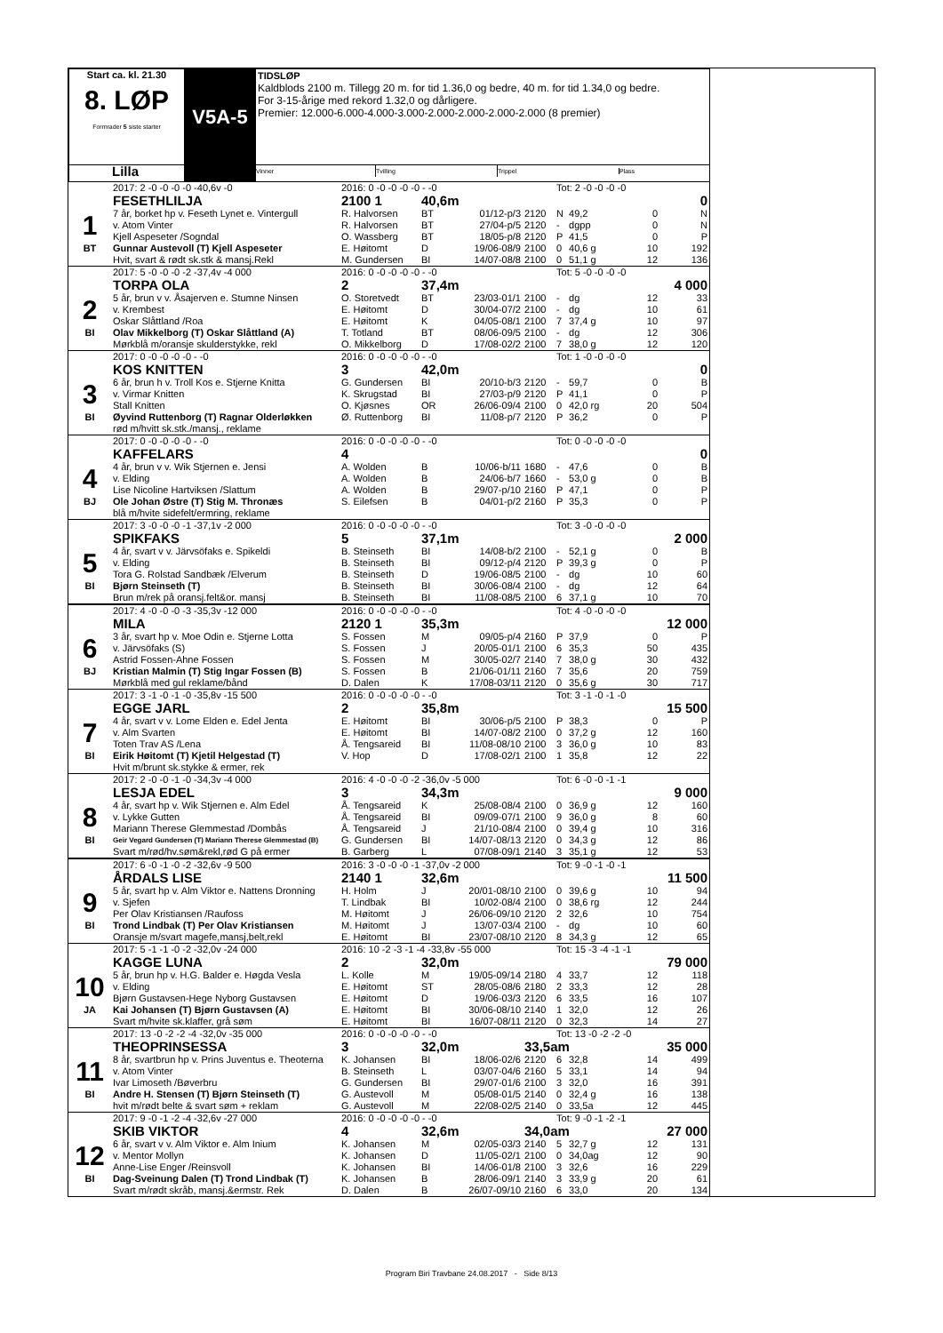| Start ca. kl. 21.30 8. LØP Formrader 5 siste starter | V5A-5 | TIDSLØP Kaldblods 2100 m. Tillegg 20 m. for tid 1.36,0 og bedre, 40 m. for tid 1.34,0 og bedre. For 3-15-årige med rekord 1.32,0 og dårligere. Premier: 12.000-6.000-4.000-3.000-2.000-2.000-2.000-2.000 (8 premier) |
| Lilla | | Vinner Tvilling Trippel Plass |
| | 2017: 2 -0 -0 -0 -0 -40,6v -0 | 2016: 0 -0 -0 -0 -0 - -0 | | | | Tot: 2 -0 -0 -0 -0 | | | |
| | FESETHLILJA | 2100 1 | 40,6m | | | 0 | | | |
| 1 | 7 år, borket hp v. Feseth Lynet e. Vintergull | R. Halvorsen | BT | 01/12-p/3 | 2120 | N | 49,2 | 0 | N |
| | v. Atom Vinter | R. Halvorsen | BT | 27/04-p/5 | 2120 | - | dgpp | 0 | N |
| | Kjell Aspeseter /Sogndal | O. Wassberg | BT | 18/05-p/8 | 2120 | P | 41,5 | 0 | P |
| BT | Gunnar Austevoll (T) Kjell Aspeseter | E. Høitomt | D | 19/06-08/9 | 2100 | 0 | 40,6 g | 10 | 192 |
| | Hvit, svart & rødt sk.stk & mansj.Rekl | M. Gundersen | BI | 14/07-08/8 | 2100 | 0 | 51,1 g | 12 | 136 |
| | 2017: 5 -0 -0 -0 -2 -37,4v -4 000 | 2016: 0 -0 -0 -0 -0 - -0 | | | | Tot: 5 -0 -0 -0 -0 | | | |
| | TORPA OLA | 2 | 37,4m | | | 4 000 | | | |
| 2 | 5 år, brun v v. Åsajerven e. Stumne Ninsen | O. Storetvedt | BT | 23/03-01/1 | 2100 | - | dg | 12 | 33 |
| | v. Krembest | E. Høitomt | D | 30/04-07/2 | 2100 | - | dg | 10 | 61 |
| | Oskar Slåttland /Roa | E. Høitomt | K | 04/05-08/1 | 2100 | 7 | 37,4 g | 10 | 97 |
| BI | Olav Mikkelborg (T) Oskar Slåttland (A) | T. Totland | BT | 08/06-09/5 | 2100 | - | dg | 12 | 306 |
| | Mørkblå m/oransje skulderstykke, rekl | O. Mikkelborg | D | 17/08-02/2 | 2100 | 7 | 38,0 g | 12 | 120 |
| | 2017: 0 -0 -0 -0 -0 - -0 | 2016: 0 -0 -0 -0 -0 - -0 | | | | Tot: 1 -0 -0 -0 -0 | | | |
| | KOS KNITTEN | 3 | 42,0m | | | 0 | | | |
| 3 | 6 år, brun h v. Troll Kos e. Stjerne Knitta | G. Gundersen | BI | 20/10-b/3 | 2120 | - | 59,7 | 0 | B |
| | v. Virmar Knitten | K. Skrugstad | BI | 27/03-p/9 | 2120 | P | 41,1 | 0 | P |
| | Stall Knitten | O. Kjøsnes | OR | 26/06-09/4 | 2100 | 0 | 42,0 rg | 20 | 504 |
| BI | Øyvind Ruttenborg (T) Ragnar Olderløkken | Ø. Ruttenborg | BI | 11/08-p/7 | 2120 | P | 36,2 | 0 | P |
| | rød m/hvitt sk.stk./mansj., reklame | | | | | | | | |
| | 2017: 0 -0 -0 -0 -0 - -0 | 2016: 0 -0 -0 -0 -0 - -0 | | | | Tot: 0 -0 -0 -0 -0 | | | |
| | KAFFELARS | 4 | | | | 0 | | | |
| 4 | 4 år, brun v v. Wik Stjernen e. Jensi | A. Wolden | B | 10/06-b/11 | 1680 | - | 47,6 | 0 | B |
| | v. Elding | A. Wolden | B | 24/06-b/7 | 1660 | - | 53,0 g | 0 | B |
| | Lise Nicoline Hartviksen /Slattum | A. Wolden | B | 29/07-p/10 | 2160 | P | 47,1 | 0 | P |
| BJ | Ole Johan Østre (T) Stig M. Thronæs | S. Eilefsen | B | 04/01-p/2 | 2160 | P | 35,3 | 0 | P |
| | blå m/hvite sidefelt/ermring, reklame | | | | | | | | |
| | 2017: 3 -0 -0 -0 -1 -37,1v -2 000 | 2016: 0 -0 -0 -0 -0 - -0 | | | | Tot: 3 -0 -0 -0 -0 | | | |
| | SPIKFAKS | 5 | 37,1m | | | 2 000 | | | |
| 5 | 4 år, svart v v. Järvsöfaks e. Spikeldi | B. Steinseth | BI | 14/08-b/2 | 2100 | - | 52,1 g | 0 | B |
| | v. Elding | B. Steinseth | BI | 09/12-p/4 | 2120 | P | 39,3 g | 0 | P |
| | Tora G. Rolstad Sandbæk /Elverum | B. Steinseth | D | 19/06-08/5 | 2100 | - | dg | 10 | 60 |
| BI | Bjørn Steinseth (T) | B. Steinseth | BI | 30/06-08/4 | 2100 | - | dg | 12 | 64 |
| | Brun m/rek på oransj.felt&or. mansj | B. Steinseth | BI | 11/08-08/5 | 2100 | 6 | 37,1 g | 10 | 70 |
| | 2017: 4 -0 -0 -0 -3 -35,3v -12 000 | 2016: 0 -0 -0 -0 -0 - -0 | | | | Tot: 4 -0 -0 -0 -0 | | | |
| | MILA | 2120 1 | 35,3m | | | 12 000 | | | |
| 6 | 3 år, svart hp v. Moe Odin e. Stjerne Lotta | S. Fossen | M | 09/05-p/4 | 2160 | P | 37,9 | 0 | P |
| | v. Järvsöfaks (S) | S. Fossen | J | 20/05-01/1 | 2100 | 6 | 35,3 | 50 | 435 |
| | Astrid Fossen-Ahne Fossen | S. Fossen | M | 30/05-02/7 | 2140 | 7 | 38,0 g | 30 | 432 |
| BJ | Kristian Malmin (T) Stig Ingar Fossen (B) | S. Fossen | B | 21/06-01/11 | 2160 | 7 | 35,6 | 20 | 759 |
| | Mørkblå med gul reklame/bånd | D. Dalen | K | 17/08-03/11 | 2120 | 0 | 35,6 g | 30 | 717 |
| | 2017: 3 -1 -0 -1 -0 -35,8v -15 500 | 2016: 0 -0 -0 -0 -0 - -0 | | | | Tot: 3 -1 -0 -1 -0 | | | |
| | EGGE JARL | 2 | 35,8m | | | 15 500 | | | |
| 7 | 4 år, svart v v. Lome Elden e. Edel Jenta | E. Høitomt | BI | 30/06-p/5 | 2100 | P | 38,3 | 0 | P |
| | v. Alm Svarten | E. Høitomt | BI | 14/07-08/2 | 2100 | 0 | 37,2 g | 12 | 160 |
| | Toten Trav AS /Lena | Å. Tengsareid | BI | 11/08-08/10 | 2100 | 3 | 36,0 g | 10 | 83 |
| BI | Eirik Høitomt (T) Kjetil Helgestad (T) | V. Hop | D | 17/08-02/1 | 2100 | 1 | 35,8 | 12 | 22 |
| | Hvit m/brunt sk.stykke & ermer, rek | | | | | | | | |
| | 2017: 2 -0 -0 -1 -0 -34,3v -4 000 | 2016: 4 -0 -0 -0 -2 -36,0v -5 000 | | | | Tot: 6 -0 -0 -1 -1 | | | |
| | LESJA EDEL | 3 | 34,3m | | | 9 000 | | | |
| 8 | 4 år, svart hp v. Wik Stjernen e. Alm Edel | Å. Tengsareid | K | 25/08-08/4 | 2100 | 0 | 36,9 g | 12 | 160 |
| | v. Lykke Gutten | Å. Tengsareid | BI | 09/09-07/1 | 2100 | 9 | 36,0 g | 8 | 60 |
| | Mariann Therese Glemmestad /Dombås | Å. Tengsareid | J | 21/10-08/4 | 2100 | 0 | 39,4 g | 10 | 316 |
| BI | Geir Vegard Gundersen (T) Mariann Therese Glemmestad (B) | G. Gundersen | BI | 14/07-08/13 | 2120 | 0 | 34,3 g | 12 | 86 |
| | Svart m/rød/hv.søm&rekl,rød G på ermer | B. Garberg | L | 07/08-09/1 | 2140 | 3 | 35,1 g | 12 | 53 |
| | 2017: 6 -0 -1 -0 -2 -32,6v -9 500 | 2016: 3 -0 -0 -0 -1 -37,0v -2 000 | | | | Tot: 9 -0 -1 -0 -1 | | | |
| | ÅRDALS LISE | 2140 1 | 32,6m | | | 11 500 | | | |
| 9 | 5 år, svart hp v. Alm Viktor e. Nattens Dronning | H. Holm | J | 20/01-08/10 | 2100 | 0 | 39,6 g | 10 | 94 |
| | v. Sjefen | T. Lindbak | BI | 10/02-08/4 | 2100 | 0 | 38,6 rg | 12 | 244 |
| | Per Olav Kristiansen /Raufoss | M. Høitomt | J | 26/06-09/10 | 2120 | 2 | 32,6 | 10 | 754 |
| BI | Trond Lindbak (T) Per Olav Kristiansen | M. Høitomt | J | 13/07-03/4 | 2100 | - | dg | 10 | 60 |
| | Oransje m/svart magefe,mansj,belt,rekl | E. Høitomt | BI | 23/07-08/10 | 2120 | 8 | 34,3 g | 12 | 65 |
| | 2017: 5 -1 -1 -0 -2 -32,0v -24 000 | 2016: 10 -2 -3 -1 -4 -33,8v -55 000 | | | | Tot: 15 -3 -4 -1 -1 | | | |
| | KAGGE LUNA | 2 | 32,0m | | | 79 000 | | | |
| 10 | 5 år, brun hp v. H.G. Balder e. Høgda Vesla | L. Kolle | M | 19/05-09/14 | 2180 | 4 | 33,7 | 12 | 118 |
| | v. Elding | E. Høitomt | ST | 28/05-08/6 | 2180 | 2 | 33,3 | 12 | 28 |
| | Bjørn Gustavsen-Hege Nyborg Gustavsen | E. Høitomt | D | 19/06-03/3 | 2120 | 6 | 33,5 | 16 | 107 |
| JA | Kai Johansen (T) Bjørn Gustavsen (A) | E. Høitomt | BI | 30/06-08/10 | 2140 | 1 | 32,0 | 12 | 26 |
| | Svart m/hvite sk.klaffer, grå søm | E. Høitomt | BI | 16/07-08/11 | 2120 | 0 | 32,3 | 14 | 27 |
| | 2017: 13 -0 -2 -2 -4 -32,0v -35 000 | 2016: 0 -0 -0 -0 -0 - -0 | | | | Tot: 13 -0 -2 -2 -0 | | | |
| | THEOPRINSESSA | 3 | 32,0m | | 33,5am | | | 35 000 | |
| 11 | 8 år, svartbrun hp v. Prins Juventus e. Theoterna | K. Johansen | BI | 18/06-02/6 | 2120 | 6 | 32,8 | 14 | 499 |
| | v. Atom Vinter | B. Steinseth | L | 03/07-04/6 | 2160 | 5 | 33,1 | 14 | 94 |
| | Ivar Limoseth /Bøverbru | G. Gundersen | BI | 29/07-01/6 | 2100 | 3 | 32,0 | 16 | 391 |
| BI | Andre H. Stensen (T) Bjørn Steinseth (T) | G. Austevoll | M | 05/08-01/5 | 2140 | 0 | 32,4 g | 16 | 138 |
| | hvit m/rødt belte & svart søm + reklam | G. Austevoll | M | 22/08-02/5 | 2140 | 0 | 33,5a | 12 | 445 |
| | 2017: 9 -0 -1 -2 -4 -32,6v -27 000 | 2016: 0 -0 -0 -0 -0 - -0 | | | | Tot: 9 -0 -1 -2 -1 | | | |
| | SKIB VIKTOR | 4 | 32,6m | | 34,0am | | | 27 000 | |
| 12 | 6 år, svart v v. Alm Viktor e. Alm Inium | K. Johansen | M | 02/05-03/3 | 2140 | 5 | 32,7 g | 12 | 131 |
| | v. Mentor Mollyn | K. Johansen | D | 11/05-02/1 | 2100 | 0 | 34,0ag | 12 | 90 |
| | Anne-Lise Enger /Reinsvoll | K. Johansen | BI | 14/06-01/8 | 2100 | 3 | 32,6 | 16 | 229 |
| BI | Dag-Sveinung Dalen (T) Trond Lindbak (T) | K. Johansen | B | 28/06-09/1 | 2140 | 3 | 33,9 g | 20 | 61 |
| | Svart m/rødt skråb, mansj.&ermstr. Rek | D. Dalen | B | 26/07-09/10 | 2160 | 6 | 33,0 | 20 | 134 |
Program Biri Travbane 24.08.2017 - Side 8/13